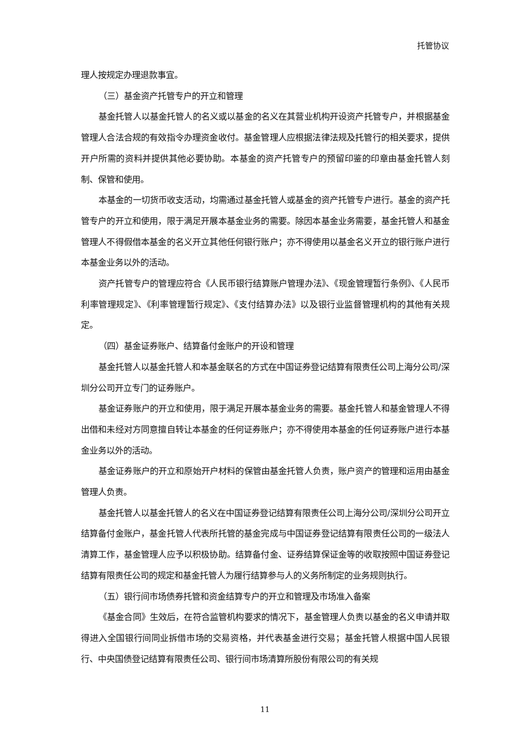托管协议
理人按规定办理退款事宜。
（三）基金资产托管专户的开立和管理
基金托管人以基金托管人的名义或以基金的名义在其营业机构开设资产托管专户，并根据基金管理人合法合规的有效指令办理资金收付。基金管理人应根据法律法规及托管行的相关要求，提供开户所需的资料并提供其他必要协助。本基金的资产托管专户的预留印鉴的印章由基金托管人刻制、保管和使用。
本基金的一切货币收支活动，均需通过基金托管人或基金的资产托管专户进行。基金的资产托管专户的开立和使用，限于满足开展本基金业务的需要。除因本基金业务需要，基金托管人和基金管理人不得假借本基金的名义开立其他任何银行账户；亦不得使用以基金名义开立的银行账户进行本基金业务以外的活动。
资产托管专户的管理应符合《人民币银行结算账户管理办法》、《现金管理暂行条例》、《人民币利率管理规定》、《利率管理暂行规定》、《支付结算办法》以及银行业监督管理机构的其他有关规定。
（四）基金证券账户、结算备付金账户的开设和管理
基金托管人以基金托管人和本基金联名的方式在中国证券登记结算有限责任公司上海分公司/深圳分公司开立专门的证券账户。
基金证券账户的开立和使用，限于满足开展本基金业务的需要。基金托管人和基金管理人不得出借和未经对方同意擅自转让本基金的任何证券账户；亦不得使用本基金的任何证券账户进行本基金业务以外的活动。
基金证券账户的开立和原始开户材料的保管由基金托管人负责，账户资产的管理和运用由基金管理人负责。
基金托管人以基金托管人的名义在中国证券登记结算有限责任公司上海分公司/深圳分公司开立结算备付金账户，基金托管人代表所托管的基金完成与中国证券登记结算有限责任公司的一级法人清算工作，基金管理人应予以积极协助。结算备付金、证券结算保证金等的收取按照中国证券登记结算有限责任公司的规定和基金托管人为履行结算参与人的义务所制定的业务规则执行。
（五）银行间市场债券托管和资金结算专户的开立和管理及市场准入备案
《基金合同》生效后，在符合监管机构要求的情况下，基金管理人负责以基金的名义申请并取得进入全国银行间同业拆借市场的交易资格，并代表基金进行交易；基金托管人根据中国人民银行、中央国债登记结算有限责任公司、银行间市场清算所股份有限公司的有关规
11